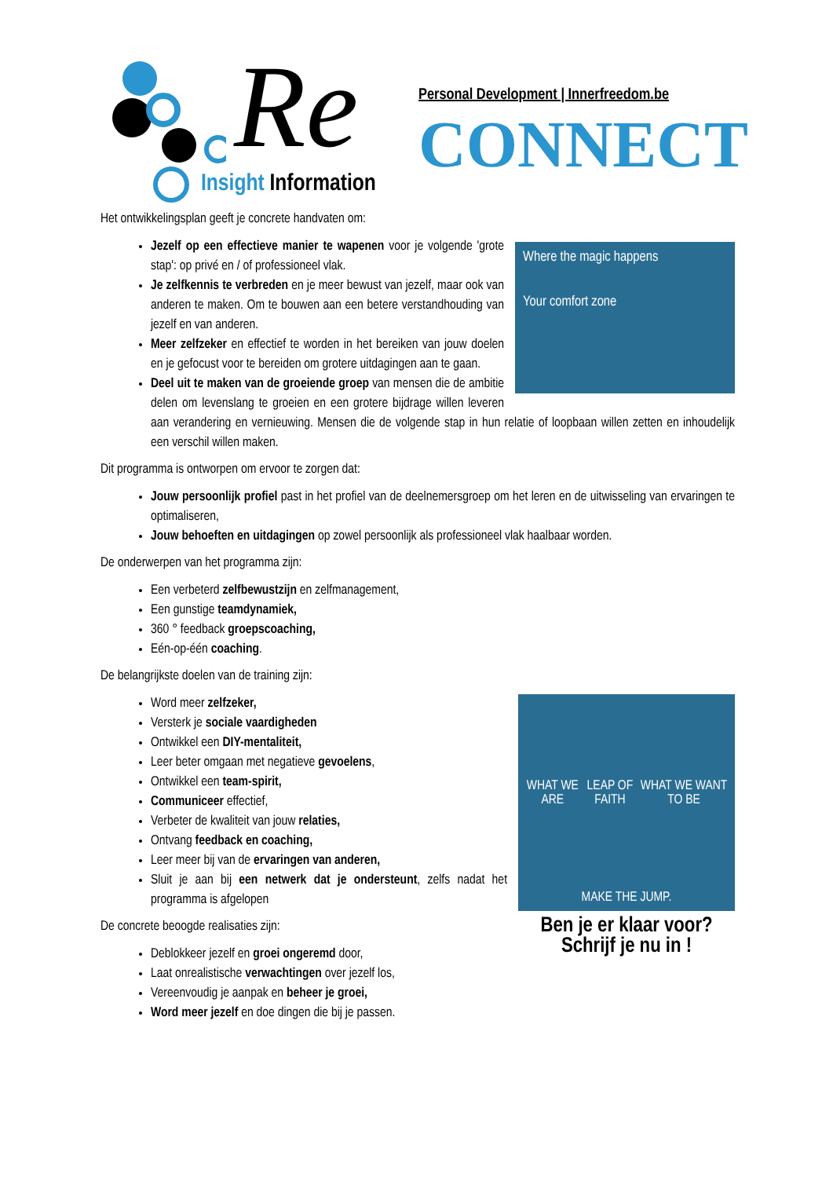Re
Personal Development | Innerfreedom.be
CONNECT
Insight Information
Het ontwikkelingsplan geeft je concrete handvaten om:
Where the magic happens
Your comfort zone
Jezelf op een effectieve manier te wapenen voor je volgende 'grote stap': op privé en / of professioneel vlak.
Je zelfkennis te verbreden en je meer bewust van jezelf, maar ook van anderen te maken. Om te bouwen aan een betere verstandhouding van jezelf en van anderen.
Meer zelfzeker en effectief te worden in het bereiken van jouw doelen en je gefocust voor te bereiden om grotere uitdagingen aan te gaan.
Deel uit te maken van de groeiende groep van mensen die de ambitie delen om levenslang te groeien en een grotere bijdrage willen leveren aan verandering en vernieuwing. Mensen die de volgende stap in hun relatie of loopbaan willen zetten en inhoudelijk een verschil willen maken.
Dit programma is ontworpen om ervoor te zorgen dat:
Jouw persoonlijk profiel past in het profiel van de deelnemersgroep om het leren en de uitwisseling van ervaringen te optimaliseren,
Jouw behoeften en uitdagingen op zowel persoonlijk als professioneel vlak haalbaar worden.
De onderwerpen van het programma zijn:
Een verbeterd zelfbewustzijn en zelfmanagement,
Een gunstige teamdynamiek,
360 ° feedback groepscoaching,
Eén-op-één coaching.
De belangrijkste doelen van de training zijn:
WHAT WE ARE LEAP OF FAITH WHAT WE WANT TO BE
MAKE THE JUMP.
Ben je er klaar voor?
Schrijf je nu in !
Word meer zelfzeker,
Versterk je sociale vaardigheden
Ontwikkel een DIY-mentaliteit,
Leer beter omgaan met negatieve gevoelens,
Ontwikkel een team-spirit,
Communiceer effectief,
Verbeter de kwaliteit van jouw relaties,
Ontvang feedback en coaching,
Leer meer bij van de ervaringen van anderen,
Sluit je aan bij een netwerk dat je ondersteunt, zelfs nadat het programma is afgelopen
De concrete beoogde realisaties zijn:
Deblokkeer jezelf en groei ongeremd door,
Laat onrealistische verwachtingen over jezelf los,
Vereenvoudig je aanpak en beheer je groei,
Word meer jezelf en doe dingen die bij je passen.